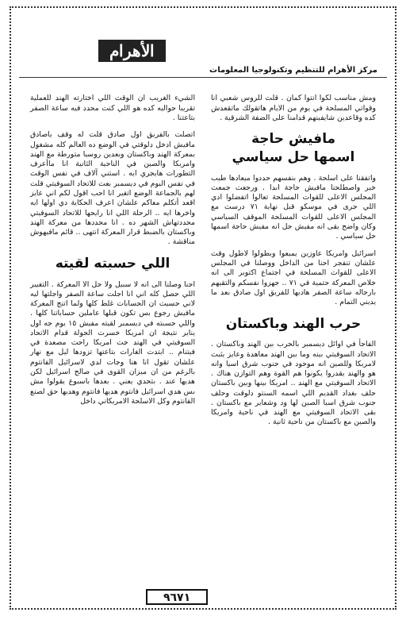الأهرام
مركز الأهرام للتنظيم وتكنولوجيا المعلومات
ومش مناسب لكوا انتوا كمان . قلت للروس شعبي انا وقواتي المسلحة في يوم من الايام هاتقولك ماتقعدش كده وقاعدين شايفينهم قدامنا على الضفة الشرقية .
مافيش حاجة
اسمها حل سياسي
واتفقنا على اسلحة . وهم بنفسهم حددوا ميعادها طيب خير واصطلحنا مافيش حاجة ابدا . ورجعت جمعت المجلس الاعلى للقوات المسلحة تعالوا اتفضلوا ادي اللي جرى في موسكو قبل نهاية ٧١ درست مع المجلس الاعلى للقوات المسلحة الموقف السياسي وكان واضح بقى انه مفيش حل انه مفيش حاجة اسمها حل سياسي .
اسرائيل وامريكا عاوزين يميعوا ويطولوا لاطول وقت علشان تنفجر احنا من الداخل ووصلنا في المجلس الاعلى للقوات المسلحة في اجتماع اكتوبر الى انه خلاص المعركة حتمية في ٧١ .. جهزوا نفسكم والتقيهم بارجاله ساعة الصفر هاديها للفريق اول صادق بعد ما يديني التمام .
حرب الهند وباكستان
الفاجأ في اوائل ديسمبر بالحرب بين الهند وباكستان . الاتحاد السوفيتي بينه وما بين الهند معاهدة وعايز يثبت لامريكا وللصين انه موجود في جنوب شرق اسيا وانه هو والهند يقدروا يكونوا هم القوة وهم التوازن هناك . الاتحاد السوفيتي مع الهند .. امريكا بينها وبين باكستان حلف بغداد القديم اللي اسمه السنتو دلوقت وحلف جنوب شرق اسيا الصين لها ود وشعاير مع باكستان . بقى الاتحاد السوفيتي مع الهند في ناحية وامريكا والصين مع باكستان من ناحية ثانية .
الشيء الغريب ان الوقت اللي اختارته الهند للعملية تقريبا حواليه كده هو اللي كنت محدد فيه ساعة الصفر بتاعتنا .
اتصلت بالفريق اول صادق قلت له وقف ياصادق مافيش ادخل دلوقتي في الوضع ده العالم كله مشغول بمعركة الهند وباكستان وبعدين روسيا متورطة مع الهند وامريكا والصين في الناحية الثانية انا ماأعرف التطورات هايجري ايه . استني آلاف في نفس الوقت في نفس اليوم في ديسمبر بعت للاتحاد السوفيتي قلت لهم بالجماعة الوضع اتغير انا احب اقول لكم اني عايز اقعد أتكلم معاكم علشان اعرف الحكاية دي اولها ايه واخرها ايه .. الرحلة اللي انا رايحها للاتحاد السوفيتي محددتهاش الشهر ده . انا محددها من معركة الهند وباكستان بالضبط قرار المعركة انتهى .. قائم مافيهوش مناقشة .
اللي حسبته لقيته
احنا وصلنا الى انه لا سبيل ولا حل الا المعركة . التغيير اللي حصل كله اني انا اجلت ساعة الصفر واجلتها ليه لاني حسيت ان الحسابات غلط كلها ولما اتنج المعركة مافيش رجوع بس تكون قبلها عاملين حساباتنا كلها . واللي حسبته في ديسمبر لقيته مفيش ١٥ يوم جه اول يناير نتيجة ان امريكا خسرت الجولة قدام الاتحاد السوفيتي في الهند جت امريكا راحت مصعدة في فيتنام .. ابتدت الغارات بتاعتها تزودها ليل مع نهار علشان تقول انا هنا وجات لدي لاسرائيل الفانتوم بالرغم من ان ميزان القوى في صالح اسرائيل لكن هديها عند . بتحدي يعني . بعدها باسبوع يقولوا مش بس هدي اسرائيل فانتوم هديها فانتوم وهديها حق لصنع الفانتوم وكل الاسلحة الامريكاني داخل
٩٦٧١